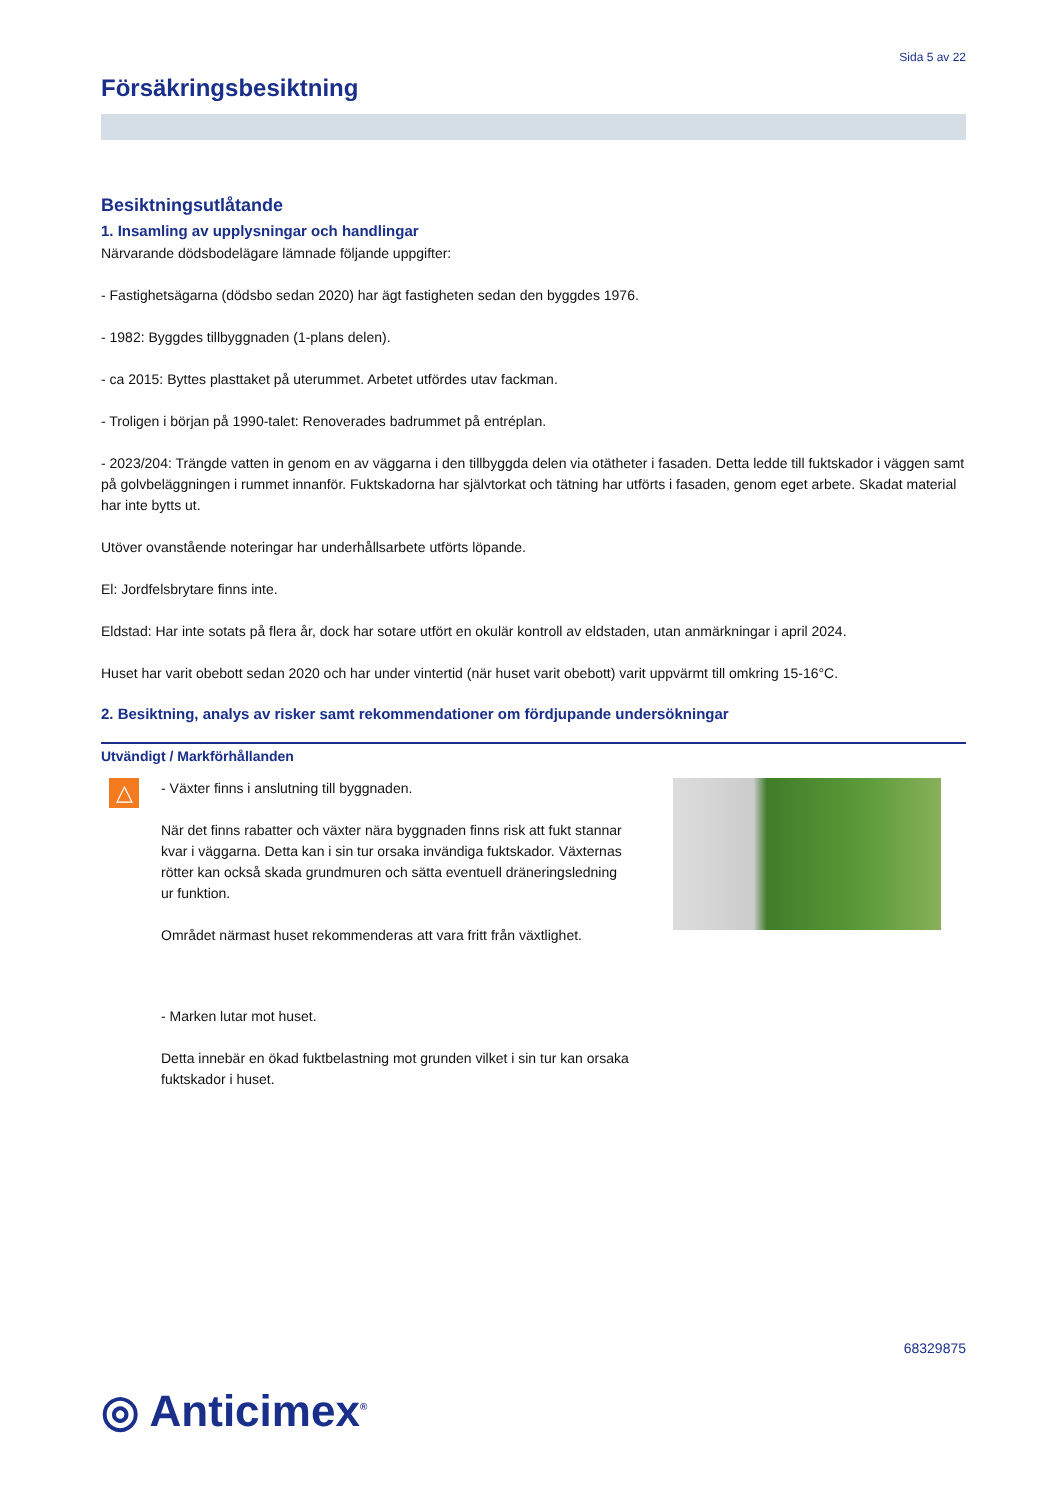Sida 5 av 22
Försäkringsbesiktning
Besiktningsutlåtande
1. Insamling av upplysningar och handlingar
Närvarande dödsbodelägare lämnade följande uppgifter:
- Fastighetsägarna (dödsbo sedan 2020) har ägt fastigheten sedan den byggdes 1976.
- 1982: Byggdes tillbyggnaden (1-plans delen).
- ca 2015: Byttes plasttaket på uterummet. Arbetet utfördes utav fackman.
- Troligen i början på 1990-talet: Renoverades badrummet på entréplan.
- 2023/204: Trängde vatten in genom en av väggarna i den tillbyggda delen via otätheter i fasaden. Detta ledde till fuktskador i väggen samt på golvbeläggningen i rummet innanför. Fuktskadorna har självtorkat och tätning har utförts i fasaden, genom eget arbete. Skadat material har inte bytts ut.
Utöver ovanstående noteringar har underhållsarbete utförts löpande.
El: Jordfelsbrytare finns inte.
Eldstad: Har inte sotats på flera år, dock har sotare utfört en okulär kontroll av eldstaden, utan anmärkningar i april 2024.
Huset har varit obebott sedan 2020 och har under vintertid (när huset varit obebott) varit uppvärmt till omkring 15-16°C.
2. Besiktning, analys av risker samt rekommendationer om fördjupande undersökningar
Utvändigt / Markförhållanden
△
- Växter finns i anslutning till byggnaden.
När det finns rabatter och växter nära byggnaden finns risk att fukt stannar kvar i väggarna. Detta kan i sin tur orsaka invändiga fuktskador. Växternas rötter kan också skada grundmuren och sätta eventuell dräneringsledning ur funktion.
Området närmast huset rekommenderas att vara fritt från växtlighet.
- Marken lutar mot huset.
Detta innebär en ökad fuktbelastning mot grunden vilket i sin tur kan orsaka fuktskador i huset.
68329875
◎ Anticimex<sup>®</sup>